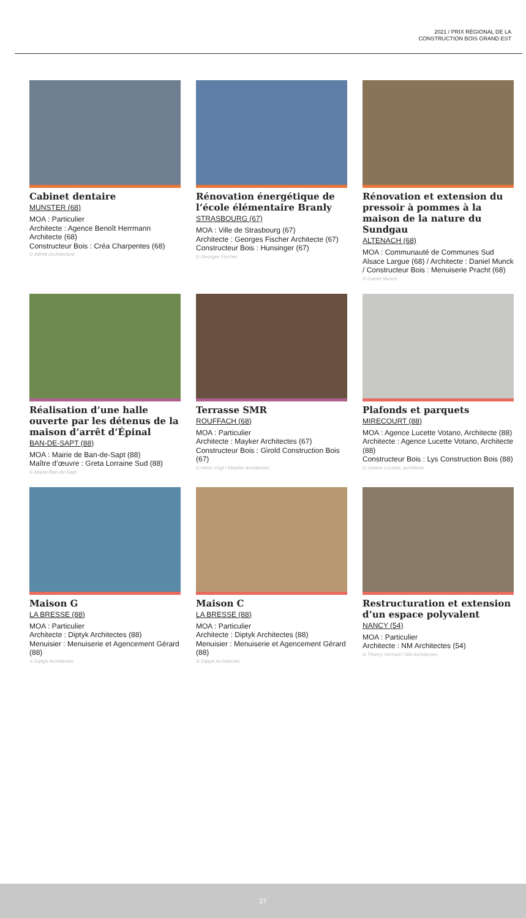2021 / PRIX RÉGIONAL DE LA
CONSTRUCTION BOIS GRAND EST
Cabinet dentaire
MUNSTER (68)
MOA : Particulier
Architecte : Agence Benoît Herrmann Architecte (68)
Constructeur Bois : Créa Charpentes (68)
© ABHA Architecture
Rénovation énergétique de l’école élémentaire Branly
STRASBOURG (67)
MOA : Ville de Strasbourg (67)
Architecte : Georges Fischer Architecte (67)
Constructeur Bois : Hunsinger (67)
© Georges Fischer
Rénovation et extension du pressoir à pommes à la maison de la nature du Sundgau
ALTENACH (68)
MOA : Communauté de Communes Sud Alsace Largue (68) / Architecte : Daniel Munck / Constructeur Bois : Menuiserie Pracht (68)
© Daniel Munck
Réalisation d’une halle ouverte par les détenus de la maison d’arrêt d’Épinal
BAN-DE-SAPT (88)
MOA : Mairie de Ban-de-Sapt (88)
Maître d’œuvre : Greta Lorraine Sud (88)
© Mairie Ban-de-Sapt
Terrasse SMR
ROUFFACH (68)
MOA : Particulier
Architecte : Mayker Architectes (67)
Constructeur Bois : Girold Construction Bois (67)
© Henri Vogt / Mayker Architectes
Plafonds et parquets
MIRECOURT (88)
MOA : Agence Lucette Votano, Architecte (88)
Architecte : Agence Lucette Votano, Architecte (88)
Constructeur Bois : Lys Construction Bois (88)
© Votano Lucette, architecte
Maison G
LA BRESSE (88)
MOA : Particulier
Architecte : Diptyk Architectes (88)
Menuisier : Menuiserie et Agencement Gérard (88)
© Diptyk Architectes
Maison C
LA BRESSE (88)
MOA : Particulier
Architecte : Diptyk Architectes (88)
Menuisier : Menuiserie et Agencement Gérard (88)
© Diptyk Architectes
Restructuration et extension d’un espace polyvalent
NANCY (54)
MOA : Particulier
Architecte : NM Architectes (54)
© Thierry Vermeil / NM Architectes
27